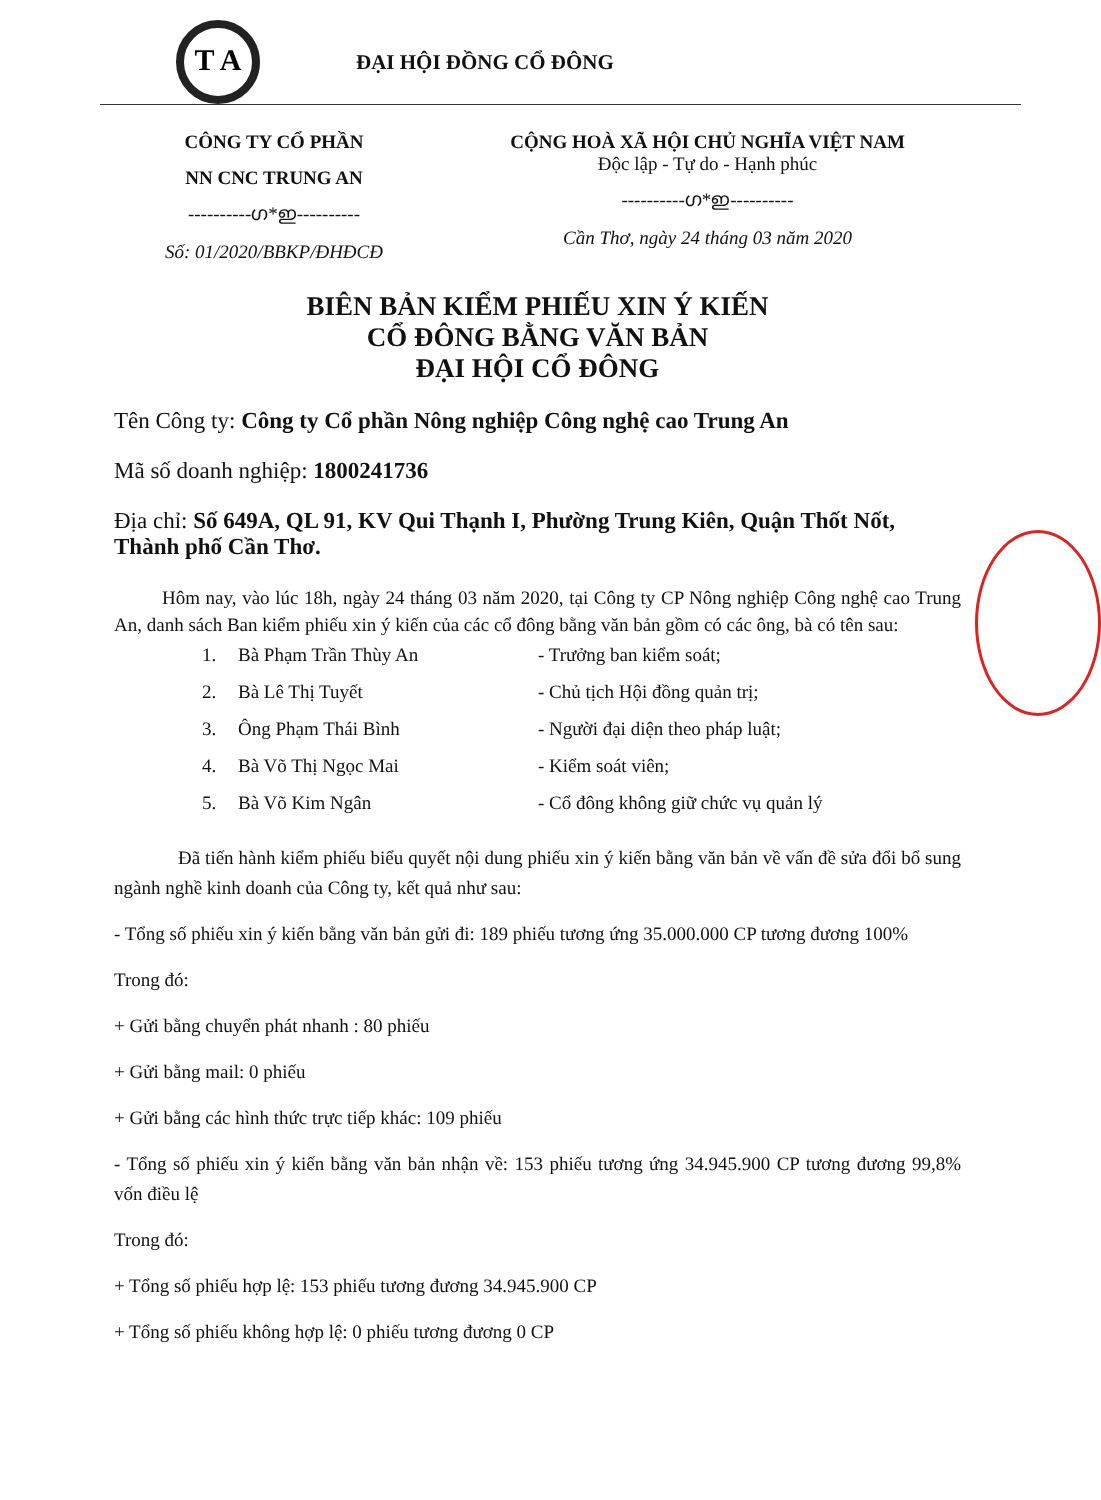T A
ĐẠI HỘI ĐỒNG CỔ ĐÔNG
CÔNG TY CỔ PHẦN
NN CNC TRUNG AN
----------ഗ*ഇ----------
Số: 01/2020/BBKP/ĐHĐCĐ
CỘNG HOÀ XÃ HỘI CHỦ NGHĨA VIỆT NAM
Độc lập - Tự do - Hạnh phúc
----------ഗ*ഇ----------
Cần Thơ, ngày 24 tháng 03 năm 2020
BIÊN BẢN KIỂM PHIẾU XIN Ý KIẾN
CỔ ĐÔNG BẰNG VĂN BẢN
ĐẠI HỘI CỔ ĐÔNG
Tên Công ty: Công ty Cổ phần Nông nghiệp Công nghệ cao Trung An
Mã số doanh nghiệp: 1800241736
Địa chỉ: Số 649A, QL 91, KV Qui Thạnh I, Phường Trung Kiên, Quận Thốt Nốt, Thành phố Cần Thơ.
Hôm nay, vào lúc 18h, ngày 24 tháng 03 năm 2020, tại Công ty CP Nông nghiệp Công nghệ cao Trung An, danh sách Ban kiểm phiếu xin ý kiến của các cổ đông bằng văn bản gồm có các ông, bà có tên sau:
1. Bà Phạm Trần Thùy An - Trưởng ban kiểm soát;
2. Bà Lê Thị Tuyết - Chủ tịch Hội đồng quản trị;
3. Ông Phạm Thái Bình - Người đại diện theo pháp luật;
4. Bà Võ Thị Ngọc Mai - Kiểm soát viên;
5. Bà Võ Kim Ngân - Cổ đông không giữ chức vụ quản lý
Đã tiến hành kiểm phiếu biểu quyết nội dung phiếu xin ý kiến bằng văn bản về vấn đề sửa đổi bổ sung ngành nghề kinh doanh của Công ty, kết quả như sau:
- Tổng số phiếu xin ý kiến bằng văn bản gửi đi: 189 phiếu tương ứng 35.000.000 CP tương đương 100%
Trong đó:
+ Gửi bằng chuyển phát nhanh : 80 phiếu
+ Gửi bằng mail: 0 phiếu
+ Gửi bằng các hình thức trực tiếp khác: 109 phiếu
- Tổng số phiếu xin ý kiến bằng văn bản nhận về: 153 phiếu tương ứng 34.945.900 CP tương đương 99,8% vốn điều lệ
Trong đó:
+ Tổng số phiếu hợp lệ: 153 phiếu tương đương 34.945.900 CP
+ Tổng số phiếu không hợp lệ: 0 phiếu tương đương 0 CP